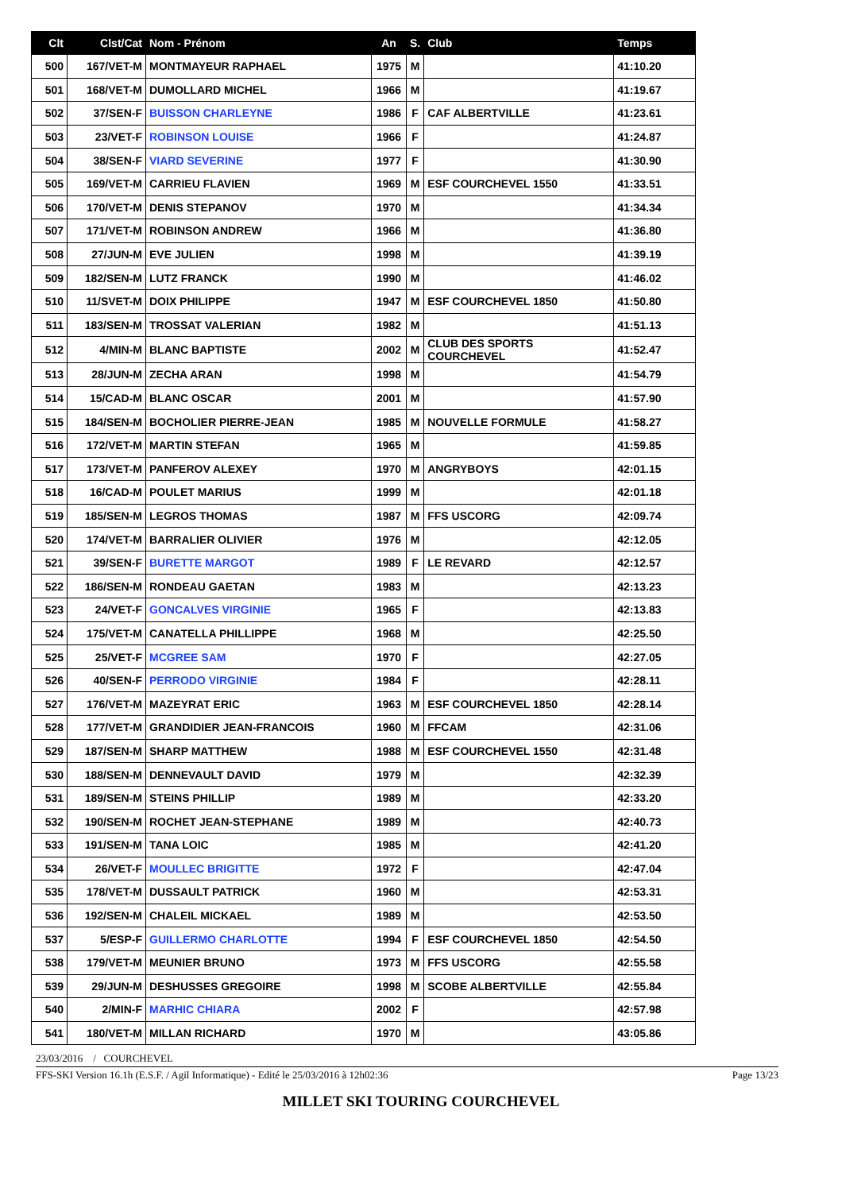| Clt | Clst/Cat | Nom - Prénom | An | S. | Club | Temps |
| --- | --- | --- | --- | --- | --- | --- |
| 500 | 167/VET-M | MONTMAYEUR RAPHAEL | 1975 | M | | 41:10.20 |
| 501 | 168/VET-M | DUMOLLARD MICHEL | 1966 | M | | 41:19.67 |
| 502 | 37/SEN-F | BUISSON CHARLEYNE | 1986 | F | CAF ALBERTVILLE | 41:23.61 |
| 503 | 23/VET-F | ROBINSON LOUISE | 1966 | F | | 41:24.87 |
| 504 | 38/SEN-F | VIARD SEVERINE | 1977 | F | | 41:30.90 |
| 505 | 169/VET-M | CARRIEU FLAVIEN | 1969 | M | ESF COURCHEVEL 1550 | 41:33.51 |
| 506 | 170/VET-M | DENIS STEPANOV | 1970 | M | | 41:34.34 |
| 507 | 171/VET-M | ROBINSON ANDREW | 1966 | M | | 41:36.80 |
| 508 | 27/JUN-M | EVE JULIEN | 1998 | M | | 41:39.19 |
| 509 | 182/SEN-M | LUTZ FRANCK | 1990 | M | | 41:46.02 |
| 510 | 11/SVET-M | DOIX PHILIPPE | 1947 | M | ESF COURCHEVEL 1850 | 41:50.80 |
| 511 | 183/SEN-M | TROSSAT VALERIAN | 1982 | M | | 41:51.13 |
| 512 | 4/MIN-M | BLANC BAPTISTE | 2002 | M | CLUB DES SPORTS COURCHEVEL | 41:52.47 |
| 513 | 28/JUN-M | ZECHA ARAN | 1998 | M | | 41:54.79 |
| 514 | 15/CAD-M | BLANC OSCAR | 2001 | M | | 41:57.90 |
| 515 | 184/SEN-M | BOCHOLIER PIERRE-JEAN | 1985 | M | NOUVELLE FORMULE | 41:58.27 |
| 516 | 172/VET-M | MARTIN STEFAN | 1965 | M | | 41:59.85 |
| 517 | 173/VET-M | PANFEROV ALEXEY | 1970 | M | ANGRYBOYS | 42:01.15 |
| 518 | 16/CAD-M | POULET MARIUS | 1999 | M | | 42:01.18 |
| 519 | 185/SEN-M | LEGROS THOMAS | 1987 | M | FFS USCORG | 42:09.74 |
| 520 | 174/VET-M | BARRALIER OLIVIER | 1976 | M | | 42:12.05 |
| 521 | 39/SEN-F | BURETTE MARGOT | 1989 | F | LE REVARD | 42:12.57 |
| 522 | 186/SEN-M | RONDEAU GAETAN | 1983 | M | | 42:13.23 |
| 523 | 24/VET-F | GONCALVES VIRGINIE | 1965 | F | | 42:13.83 |
| 524 | 175/VET-M | CANATELLA PHILLIPPE | 1968 | M | | 42:25.50 |
| 525 | 25/VET-F | MCGREE SAM | 1970 | F | | 42:27.05 |
| 526 | 40/SEN-F | PERRODO VIRGINIE | 1984 | F | | 42:28.11 |
| 527 | 176/VET-M | MAZEYRAT ERIC | 1963 | M | ESF COURCHEVEL 1850 | 42:28.14 |
| 528 | 177/VET-M | GRANDIDIER JEAN-FRANCOIS | 1960 | M | FFCAM | 42:31.06 |
| 529 | 187/SEN-M | SHARP MATTHEW | 1988 | M | ESF COURCHEVEL 1550 | 42:31.48 |
| 530 | 188/SEN-M | DENNEVAULT DAVID | 1979 | M | | 42:32.39 |
| 531 | 189/SEN-M | STEINS PHILLIP | 1989 | M | | 42:33.20 |
| 532 | 190/SEN-M | ROCHET JEAN-STEPHANE | 1989 | M | | 42:40.73 |
| 533 | 191/SEN-M | TANA LOIC | 1985 | M | | 42:41.20 |
| 534 | 26/VET-F | MOULLEC BRIGITTE | 1972 | F | | 42:47.04 |
| 535 | 178/VET-M | DUSSAULT PATRICK | 1960 | M | | 42:53.31 |
| 536 | 192/SEN-M | CHALEIL MICKAEL | 1989 | M | | 42:53.50 |
| 537 | 5/ESP-F | GUILLERMO CHARLOTTE | 1994 | F | ESF COURCHEVEL 1850 | 42:54.50 |
| 538 | 179/VET-M | MEUNIER BRUNO | 1973 | M | FFS USCORG | 42:55.58 |
| 539 | 29/JUN-M | DESHUSSES GREGOIRE | 1998 | M | SCOBE ALBERTVILLE | 42:55.84 |
| 540 | 2/MIN-F | MARHIC CHIARA | 2002 | F | | 42:57.98 |
| 541 | 180/VET-M | MILLAN RICHARD | 1970 | M | | 43:05.86 |
23/03/2016 / COURCHEVEL
FFS-SKI Version 16.1h (E.S.F. / Agil Informatique) - Edité le 25/03/2016 à 12h02:36 Page 13/23
MILLET SKI TOURING COURCHEVEL